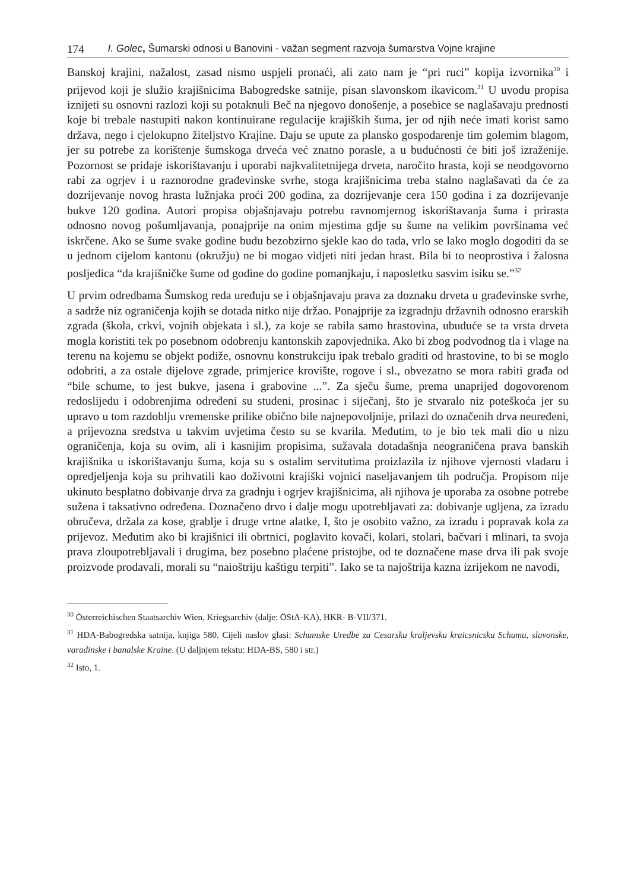174 I. Golec, Šumarski odnosi u Banovini - važan segment razvoja šumarstva Vojne krajine
Banskoj krajini, nažalost, zasad nismo uspjeli pronaći, ali zato nam je “pri ruci” kopija izvornika<sup>30</sup> i prijevod koji je služio krajišnicima Babogredske satnije, pisan slavonskom ikavicom.<sup>31</sup> U uvodu propisa iznijeti su osnovni razlozi koji su potaknuli Beč na njegovo donošenje, a posebice se naglašavaju prednosti koje bi trebale nastupiti nakon kontinuirane regulacije krajiških šuma, jer od njih neće imati korist samo država, nego i cjelokupno žiteljstvo Krajine. Daju se upute za plansko gospodarenje tim golemim blagom, jer su potrebe za korištenje šumskoga drveća već znatno porasle, a u budućnosti će biti još izraženije. Pozornost se pridaje iskorištavanju i uporabi najkvalitetnijega drveta, naročito hrasta, koji se neodgovorno rabi za ogrjev i u raznorodne građevinske svrhe, stoga krajišnicima treba stalno naglašavati da će za dozrijevanje novog hrasta lužnjaka proći 200 godina, za dozrijevanje cera 150 godina i za dozrijevanje bukve 120 godina. Autori propisa objašnjavaju potrebu ravnomjernog iskorištavanja šuma i prirasta odnosno novog pošumljavanja, ponajprije na onim mjestima gdje su šume na velikim površinama već iskrčene. Ako se šume svake godine budu bezobzirno sjekle kao do tada, vrlo se lako moglo dogoditi da se u jednom cijelom kantonu (okružju) ne bi mogao vidjeti niti jedan hrast. Bila bi to neoprostiva i žalosna posljedica “da krajišničke šume od godine do godine pomanjkaju, i naposletku sasvim isiku se.”<sup>32</sup>
U prvim odredbama Šumskog reda uređuju se i objašnjavaju prava za doznaku drveta u građevinske svrhe, a sadrže niz ograničenja kojih se dotada nitko nije držao. Ponajprije za izgradnju državnih odnosno erarskih zgrada (škola, crkvi, vojnih objekata i sl.), za koje se rabila samo hrastovina, ubuduće se ta vrsta drveta mogla koristiti tek po posebnom odobrenju kantonskih zapovjednika. Ako bi zbog podvodnog tla i vlage na terenu na kojemu se objekt podiže, osnovnu konstrukciju ipak trebalo graditi od hrastovine, to bi se moglo odobriti, a za ostale dijelove zgrade, primjerice krovište, rogove i sl., obvezatno se mora rabiti građa od “bile schume, to jest bukve, jasena i grabovine ...”. Za sječu šume, prema unaprijed dogovorenom redoslijedu i odobrenjima određeni su studeni, prosinac i siječanj, što je stvaralo niz poteškoća jer su upravo u tom razdoblju vremenske prilike obično bile najnepovoljnije, prilazi do označenih drva neuređeni, a prijevozna sredstva u takvim uvjetima često su se kvarila. Međutim, to je bio tek mali dio u nizu ograničenja, koja su ovim, ali i kasnijim propisima, sužavala dotadašnja neograničena prava banskih krajišnika u iskorištavanju šuma, koja su s ostalim servitutima proizlazila iz njihove vjernosti vladaru i opredjeljenja koja su prihvatili kao doživotni krajiški vojnici naseljavanjem tih područja. Propisom nije ukinuto besplatno dobivanje drva za gradnju i ogrjev krajišnicima, ali njihova je uporaba za osobne potrebe sužena i taksativno određena. Doznačeno drvo i dalje mogu upotrebljavati za: dobivanje ugljena, za izradu obručeva, držala za kose, grablje i druge vrtne alatke, I, što je osobito važno, za izradu i popravak kola za prijevoz. Međutim ako bi krajišnici ili obrtnici, poglavito kovači, kolari, stolari, bačvari i mlinari, ta svoja prava zloupotrebljavali i drugima, bez posebno plaćene pristojbe, od te doznačene mase drva ili pak svoje proizvode prodavali, morali su “naioštriju kaštigu terpiti”. Iako se ta najoštrija kazna izrijekom ne navodi,
<sup>30</sup> Österreichischen Staatsarchiv Wien, Kriegsarchiv (dalje: ÖStA-KA), HKR- B-VII/371.
<sup>31</sup> HDA-Babogredska satnija, knjiga 580. Cijeli naslov glasi: Schumske Uredbe za Cesarsku kraljevsku kraicsnicsku Schumu, slavonske, varadinske i banalske Kraine. (U daljnjem tekstu: HDA-BS, 580 i str.)
<sup>32</sup> Isto, 1.